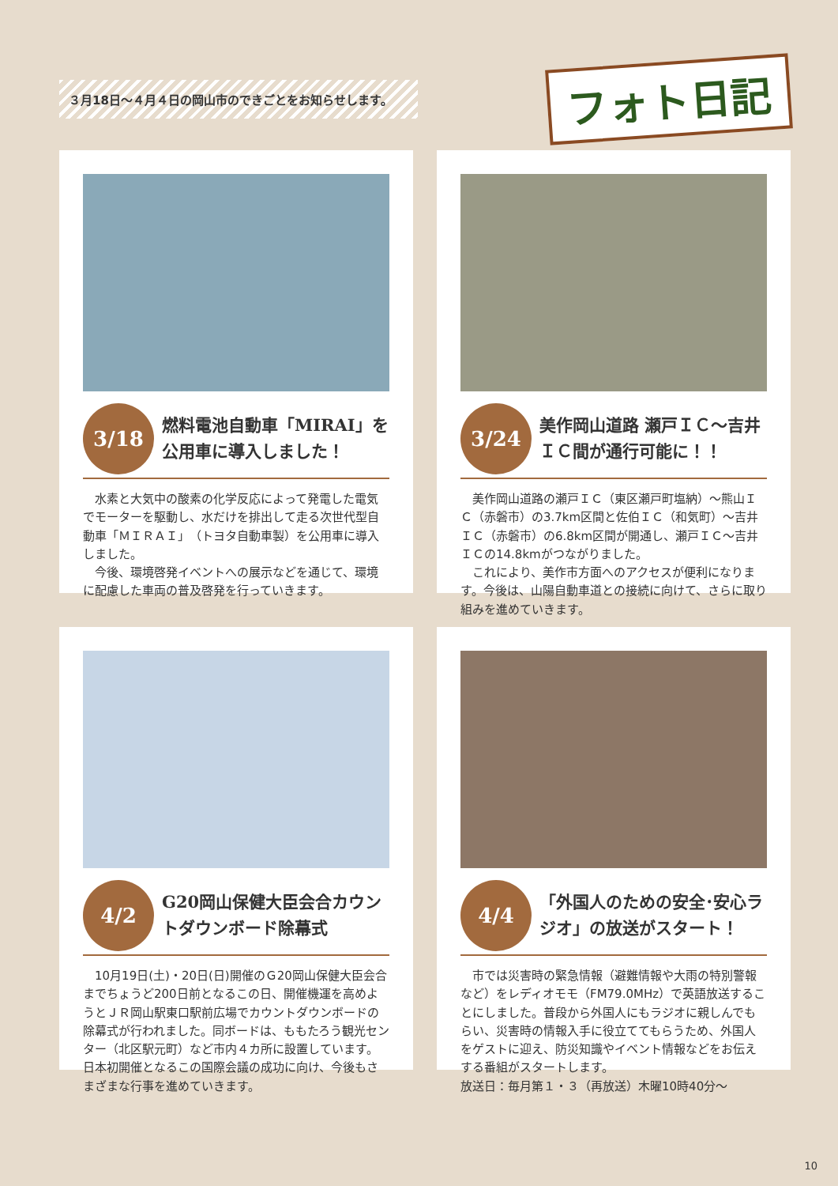３月18日～４月４日の岡山市のできごとをお知らせします。
フォト日記
3/18
燃料電池自動車「MIRAI」を公用車に導入しました！
水素と大気中の酸素の化学反応によって発電した電気でモーターを駆動し、水だけを排出して走る次世代型自動車「ＭＩＲＡＩ」（トヨタ自動車製）を公用車に導入しました。
今後、環境啓発イベントへの展示などを通じて、環境に配慮した車両の普及啓発を行っていきます。
3/24
美作岡山道路 瀬戸ＩＣ～吉井ＩＣ間が通行可能に！！
美作岡山道路の瀬戸ＩＣ（東区瀬戸町塩納）～熊山ＩＣ（赤磐市）の3.7km区間と佐伯ＩＣ（和気町）～吉井ＩＣ（赤磐市）の6.8km区間が開通し、瀬戸ＩＣ～吉井ＩＣの14.8kmがつながりました。
これにより、美作市方面へのアクセスが便利になります。今後は、山陽自動車道との接続に向けて、さらに取り組みを進めていきます。
4/2
G20岡山保健大臣会合カウントダウンボード除幕式
10月19日(土)・20日(日)開催のＧ20岡山保健大臣会合までちょうど200日前となるこの日、開催機運を高めようとＪＲ岡山駅東口駅前広場でカウントダウンボードの除幕式が行われました。同ボードは、ももたろう観光センター（北区駅元町）など市内４カ所に設置しています。日本初開催となるこの国際会議の成功に向け、今後もさまざまな行事を進めていきます。
4/4
「外国人のための安全･安心ラジオ」の放送がスタート！
市では災害時の緊急情報（避難情報や大雨の特別警報など）をレディオモモ（FM79.0MHz）で英語放送することにしました。普段から外国人にもラジオに親しんでもらい、災害時の情報入手に役立ててもらうため、外国人をゲストに迎え、防災知識やイベント情報などをお伝えする番組がスタートします。
放送日：毎月第１・３（再放送）木曜10時40分～
10